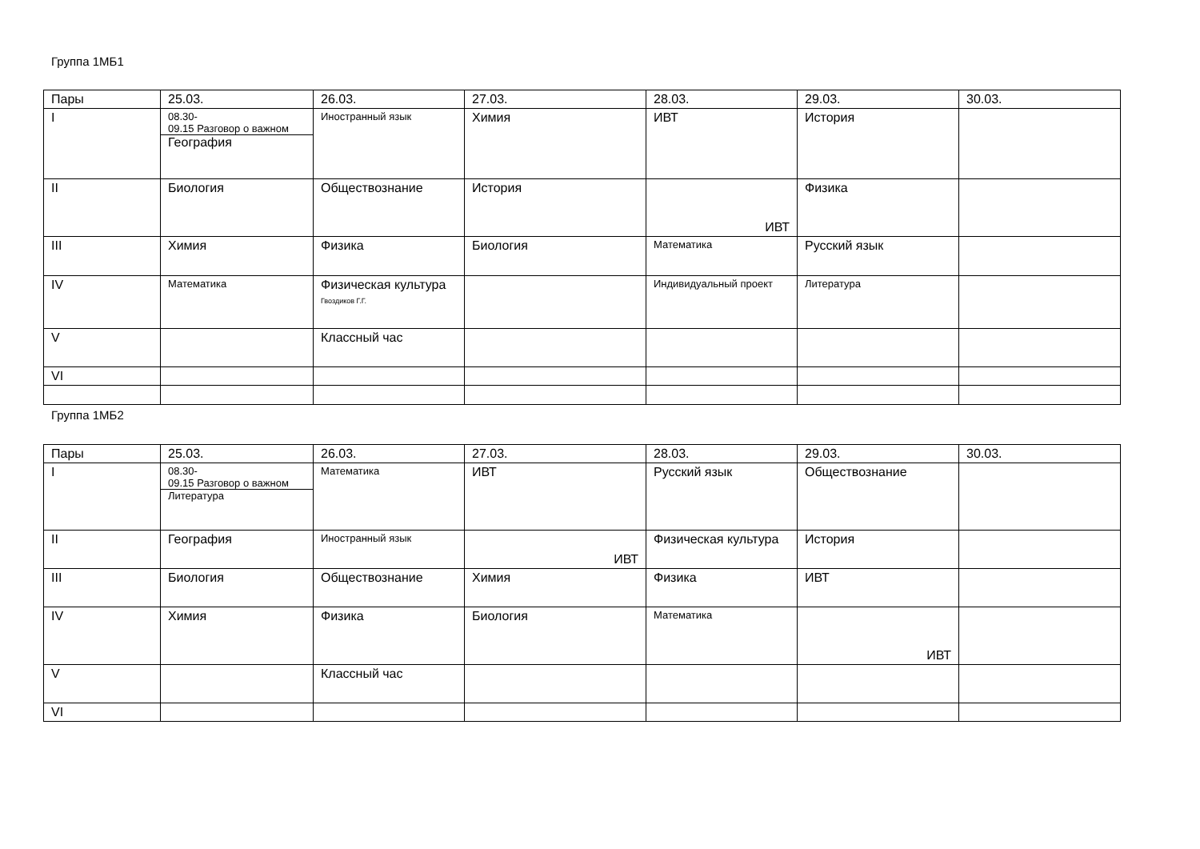Группа 1МБ1
| Пары | 25.03. | 26.03. | 27.03. | 28.03. | 29.03. | 30.03. |
| I | 08.30- 09.15 Разговор о важном География | Иностранный язык | Химия | ИВТ | История | |
| II | Биология | Обществознание | История | ИВТ | Физика | |
| III | Химия | Физика | Биология | Математика | Русский язык | |
| IV | Математика | Физическая культура Гвоздиков Г.Г. | | Индивидуальный проект | Литература | |
| V | | Классный час | | | | |
| VI | | | | | | |
Группа 1МБ2
| Пары | 25.03. | 26.03. | 27.03. | 28.03. | 29.03. | 30.03. |
| I | 08.30- 09.15 Разговор о важном Литература | Математика | ИВТ | Русский язык | Обществознание | |
| II | География | Иностранный язык | ИВТ | Физическая культура | История | |
| III | Биология | Обществознание | Химия | Физика | ИВТ | |
| IV | Химия | Физика | Биология | Математика | ИВТ | |
| V | | Классный час | | | | |
| VI | | | | | | |